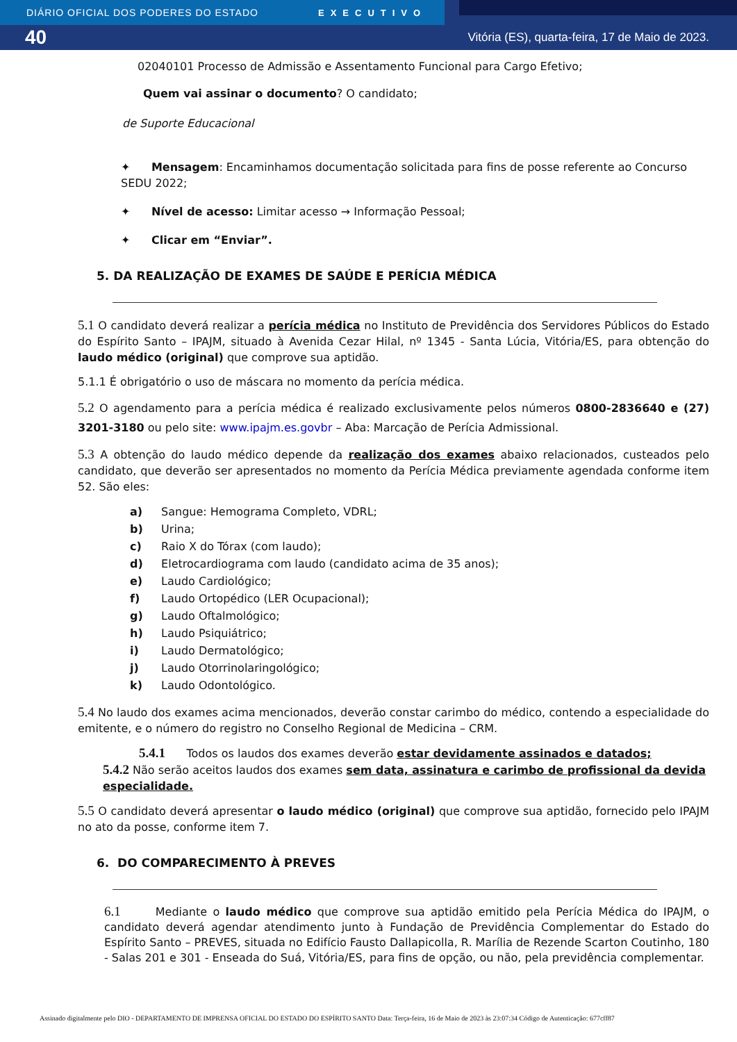DIÁRIO OFICIAL DOS PODERES DO ESTADO EXECUTIVO
40 Vitória (ES), quarta-feira, 17 de Maio de 2023.
02040101 Processo de Admissão e Assentamento Funcional para Cargo Efetivo;
Quem vai assinar o documento? O candidato;
de Suporte Educacional
✦ Mensagem: Encaminhamos documentação solicitada para fins de posse referente ao Concurso SEDU 2022;
✦ Nível de acesso: Limitar acesso → Informação Pessoal;
✦ Clicar em “Enviar”.
5. DA REALIZAÇÃO DE EXAMES DE SAÚDE E PERÍCIA MÉDICA
5.1 O candidato deverá realizar a perícia médica no Instituto de Previdência dos Servidores Públicos do Estado do Espírito Santo – IPAJM, situado à Avenida Cezar Hilal, nº 1345 - Santa Lúcia, Vitória/ES, para obtenção do laudo médico (original) que comprove sua aptidão.
5.1.1 É obrigatório o uso de máscara no momento da perícia médica.
5.2 O agendamento para a perícia médica é realizado exclusivamente pelos números 0800-2836640 e (27) 3201-3180 ou pelo site: www.ipajm.es.govbr – Aba: Marcação de Perícia Admissional.
5.3 A obtenção do laudo médico depende da realização dos exames abaixo relacionados, custeados pelo candidato, que deverão ser apresentados no momento da Perícia Médica previamente agendada conforme item 52. São eles:
a) Sangue: Hemograma Completo, VDRL;
b) Urina;
c) Raio X do Tórax (com laudo);
d) Eletrocardiograma com laudo (candidato acima de 35 anos);
e) Laudo Cardiológico;
f) Laudo Ortopédico (LER Ocupacional);
g) Laudo Oftalmológico;
h) Laudo Psiquiátrico;
i) Laudo Dermatológico;
j) Laudo Otorrinolaringológico;
k) Laudo Odontológico.
5.4 No laudo dos exames acima mencionados, deverão constar carimbo do médico, contendo a especialidade do emitente, e o número do registro no Conselho Regional de Medicina – CRM.
5.4.1 Todos os laudos dos exames deverão estar devidamente assinados e datados;
5.4.2 Não serão aceitos laudos dos exames sem data, assinatura e carimbo de profissional da devida especialidade.
5.5 O candidato deverá apresentar o laudo médico (original) que comprove sua aptidão, fornecido pelo IPAJM no ato da posse, conforme item 7.
6. DO COMPARECIMENTO À PREVES
6.1 Mediante o laudo médico que comprove sua aptidão emitido pela Perícia Médica do IPAJM, o candidato deverá agendar atendimento junto à Fundação de Previdência Complementar do Estado do Espírito Santo – PREVES, situada no Edifício Fausto Dallapicolla, R. Marília de Rezende Scarton Coutinho, 180 - Salas 201 e 301 - Enseada do Suá, Vitória/ES, para fins de opção, ou não, pela previdência complementar.
Assinado digitalmente pelo DIO - DEPARTAMENTO DE IMPRENSA OFICIAL DO ESTADO DO ESPÍRITO SANTO Data: Terça-feira, 16 de Maio de 2023 às 23:07:34 Código de Autenticação: 677cff87